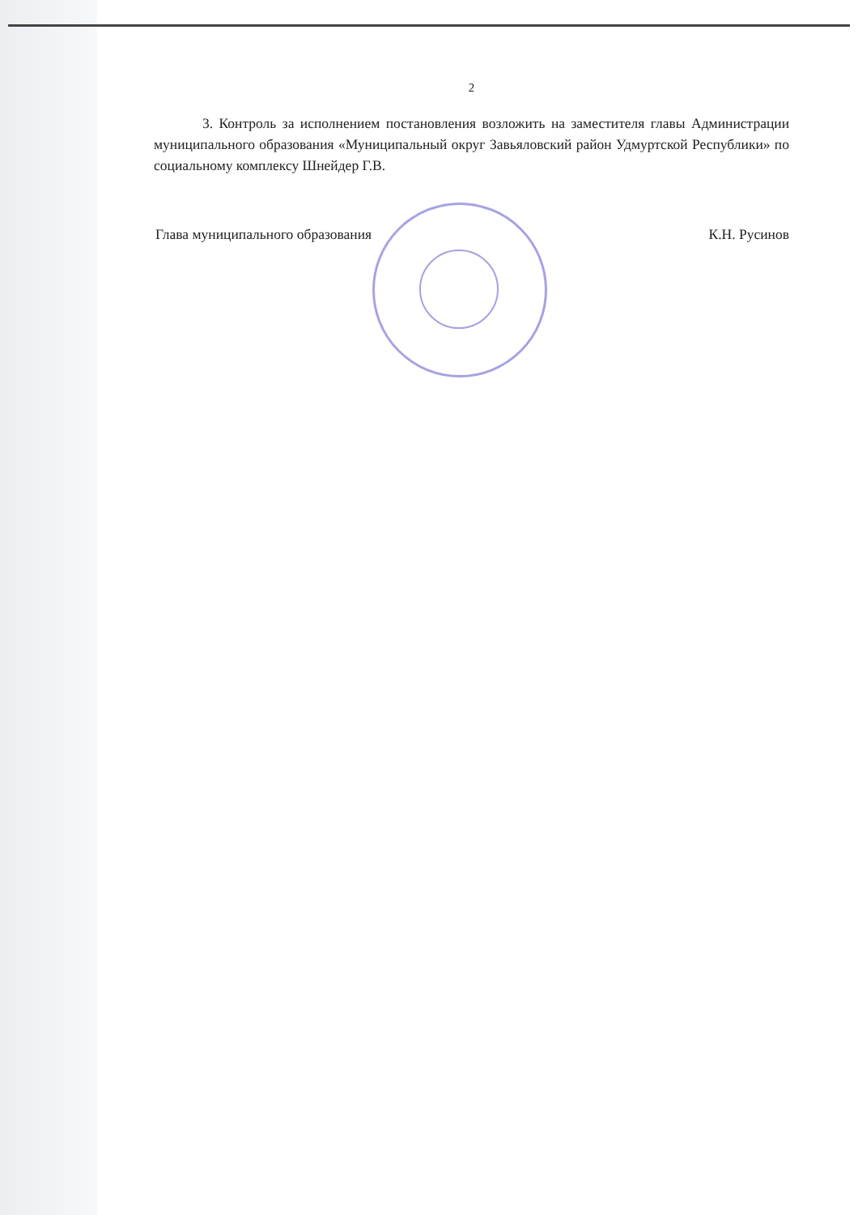2
3. Контроль за исполнением постановления возложить на заместителя главы Администрации муниципального образования «Муниципальный округ Завьяловский район Удмуртской Республики» по социальному комплексу Шнейдер Г.В.
Глава муниципального образования К.Н. Русинов